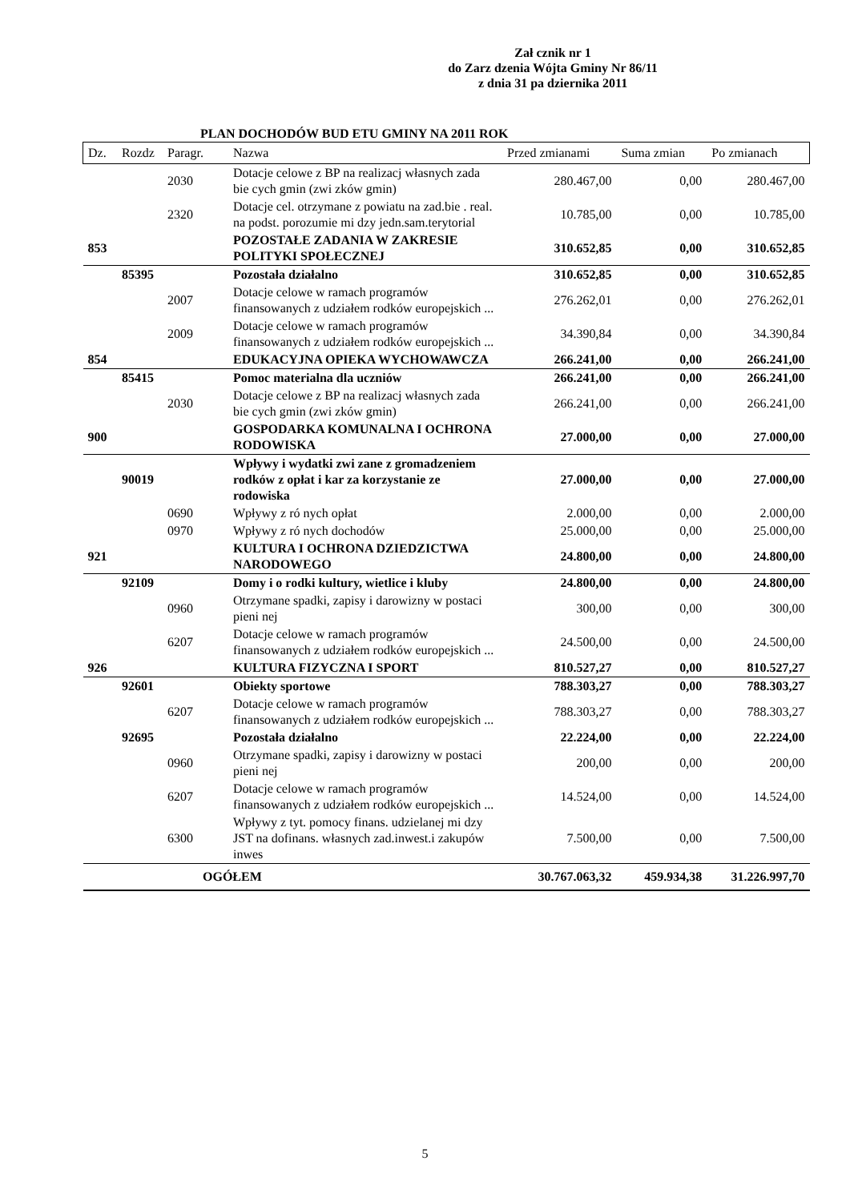Zał cznik nr 1
do Zarz dzenia Wójta Gminy Nr 86/11
z dnia 31 pa dziernika 2011
PLAN DOCHODÓW BUD ETU GMINY NA 2011 ROK
| Dz. | Rozdz | Paragr. | Nazwa | Przed zmianami | Suma zmian | Po zmianach |
| --- | --- | --- | --- | --- | --- | --- |
| | | 2030 | Dotacje celowe z BP na realizacj własnych zada bie cych gmin (zwi zków gmin) | 280.467,00 | 0,00 | 280.467,00 |
| | | 2320 | Dotacje cel. otrzymane z powiatu na zad.bie . real. na podst. porozumie mi dzy jedn.sam.terytorial | 10.785,00 | 0,00 | 10.785,00 |
| 853 | | | POZOSTAŁE ZADANIA W ZAKRESIE POLITYKI SPOŁECZNEJ | 310.652,85 | 0,00 | 310.652,85 |
| | 85395 | | Pozostała działalno | 310.652,85 | 0,00 | 310.652,85 |
| | | 2007 | Dotacje celowe w ramach programów finansowanych z udziałem rodków europejskich ... | 276.262,01 | 0,00 | 276.262,01 |
| | | 2009 | Dotacje celowe w ramach programów finansowanych z udziałem rodków europejskich ... | 34.390,84 | 0,00 | 34.390,84 |
| 854 | | | EDUKACYJNA OPIEKA WYCHOWAWCZA | 266.241,00 | 0,00 | 266.241,00 |
| | 85415 | | Pomoc materialna dla uczniów | 266.241,00 | 0,00 | 266.241,00 |
| | | 2030 | Dotacje celowe z BP na realizacj własnych zada bie cych gmin (zwi zków gmin) | 266.241,00 | 0,00 | 266.241,00 |
| 900 | | | GOSPODARKA KOMUNALNA I OCHRONA RODOWISKA | 27.000,00 | 0,00 | 27.000,00 |
| | 90019 | | Wpływy i wydatki zwi zane z gromadzeniem rodków z opłat i kar za korzystanie ze rodowiska | 27.000,00 | 0,00 | 27.000,00 |
| | | 0690 | Wpływy z ró nych opłat | 2.000,00 | 0,00 | 2.000,00 |
| | | 0970 | Wpływy z ró nych dochodów | 25.000,00 | 0,00 | 25.000,00 |
| 921 | | | KULTURA I OCHRONA DZIEDZICTWA NARODOWEGO | 24.800,00 | 0,00 | 24.800,00 |
| | 92109 | | Domy i o rodki kultury, wietlice i kluby | 24.800,00 | 0,00 | 24.800,00 |
| | | 0960 | Otrzymane spadki, zapisy i darowizny w postaci pieni nej | 300,00 | 0,00 | 300,00 |
| | | 6207 | Dotacje celowe w ramach programów finansowanych z udziałem rodków europejskich ... | 24.500,00 | 0,00 | 24.500,00 |
| 926 | | | KULTURA FIZYCZNA I SPORT | 810.527,27 | 0,00 | 810.527,27 |
| | 92601 | | Obiekty sportowe | 788.303,27 | 0,00 | 788.303,27 |
| | | 6207 | Dotacje celowe w ramach programów finansowanych z udziałem rodków europejskich ... | 788.303,27 | 0,00 | 788.303,27 |
| | 92695 | | Pozostała działalno | 22.224,00 | 0,00 | 22.224,00 |
| | | 0960 | Otrzymane spadki, zapisy i darowizny w postaci pieni nej | 200,00 | 0,00 | 200,00 |
| | | 6207 | Dotacje celowe w ramach programów finansowanych z udziałem rodków europejskich ... | 14.524,00 | 0,00 | 14.524,00 |
| | | 6300 | Wpływy z tyt. pomocy finans. udzielanej mi dzy JST na dofinans. własnych zad.inwest.i zakupów inwes | 7.500,00 | 0,00 | 7.500,00 |
| | | OGÓŁEM | | 30.767.063,32 | 459.934,38 | 31.226.997,70 |
5